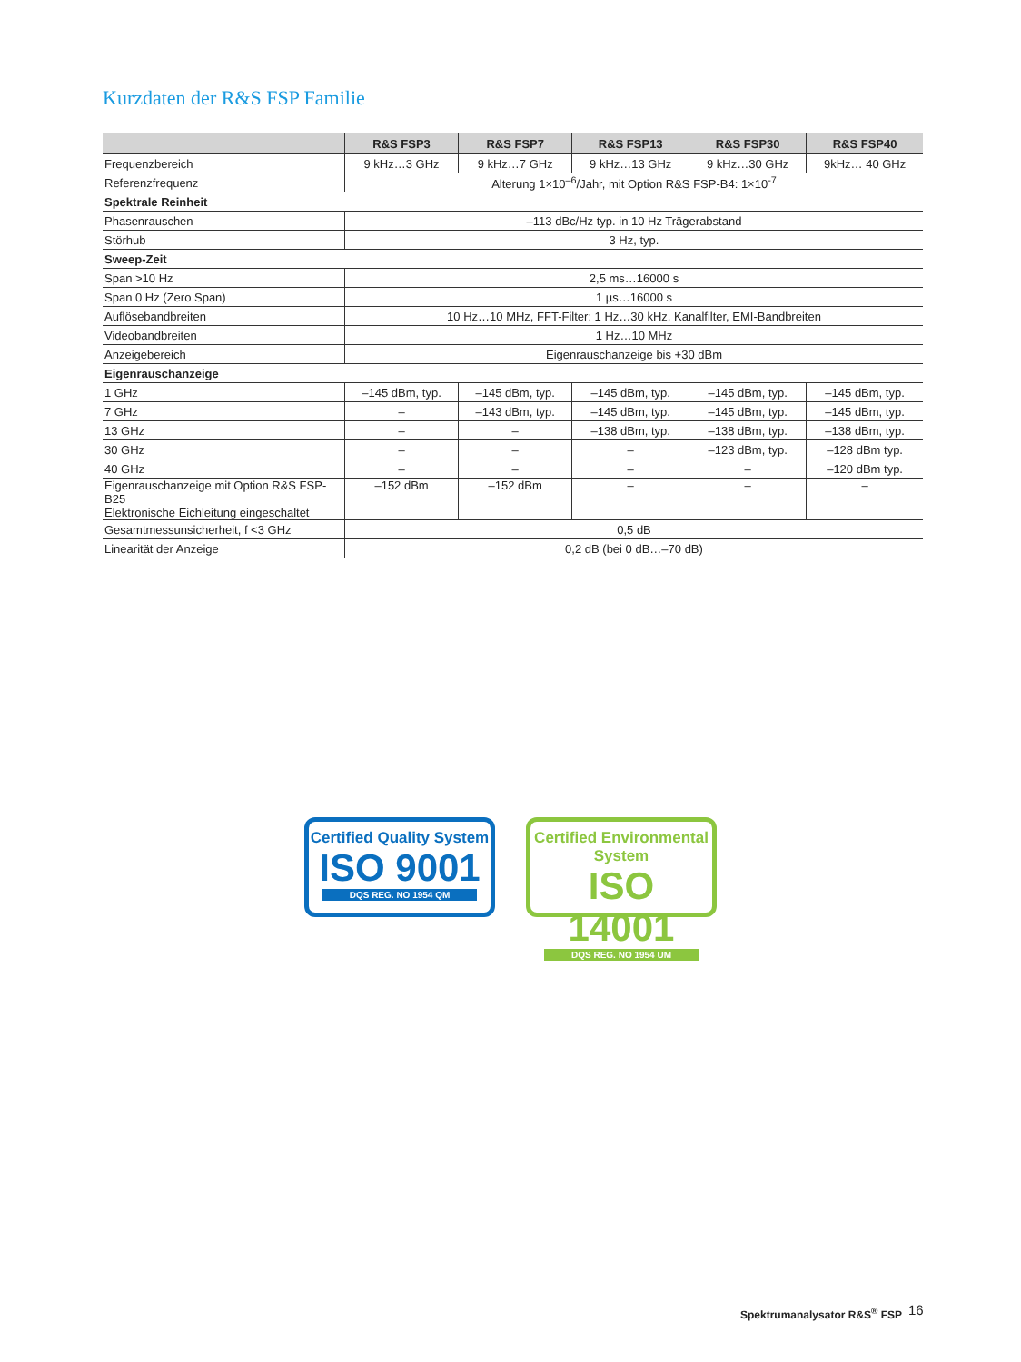Kurzdaten der R&S FSP Familie
| | R&S FSP3 | R&S FSP7 | R&S FSP13 | R&S FSP30 | R&S FSP40 |
| --- | --- | --- | --- | --- | --- |
| Frequenzbereich | 9 kHz…3 GHz | 9 kHz…7 GHz | 9 kHz…13 GHz | 9 kHz…30 GHz | 9kHz… 40 GHz |
| Referenzfrequenz | Alterung 1×10<sup>–6</sup>/Jahr, mit Option R&S FSP-B4: 1×10<sup>-7</sup> | | | | |
| Spektrale Reinheit | | | | | |
| Phasenrauschen | –113 dBc/Hz typ. in 10 Hz Trägerabstand | | | | |
| Störhub | 3 Hz, typ. | | | | |
| Sweep-Zeit | | | | | |
| Span >10 Hz | 2,5 ms…16000 s | | | | |
| Span 0 Hz (Zero Span) | 1 µs…16000 s | | | | |
| Auflösebandbreiten | 10 Hz…10 MHz, FFT-Filter: 1 Hz…30 kHz, Kanalfilter, EMI-Bandbreiten | | | | |
| Videobandbreiten | 1 Hz…10 MHz | | | | |
| Anzeigebereich | Eigenrauschanzeige bis +30 dBm | | | | |
| Eigenrauschanzeige | | | | | |
| 1 GHz | –145 dBm, typ. | –145 dBm, typ. | –145 dBm, typ. | –145 dBm, typ. | –145 dBm, typ. |
| 7 GHz | – | –143 dBm, typ. | –145 dBm, typ. | –145 dBm, typ. | –145 dBm, typ. |
| 13 GHz | – | – | –138 dBm, typ. | –138 dBm, typ. | –138 dBm, typ. |
| 30 GHz | – | – | – | –123 dBm, typ. | –128 dBm typ. |
| 40 GHz | – | – | – | – | –120 dBm typ. |
| Eigenrauschanzeige mit Option R&S FSP-B25 Elektronische Eichleitung eingeschaltet | –152 dBm | –152 dBm | – | – | – |
| Gesamtmessunsicherheit, f <3 GHz | 0,5 dB | | | | |
| Linearität der Anzeige | 0,2 dB (bei 0 dB…–70 dB) | | | | |
Certified Quality System
ISO 9001
DQS REG. NO 1954 QM
Certified Environmental System
ISO 14001
DQS REG. NO 1954 UM
Spektrumanalysator R&S<sup>®</sup> FSP 16